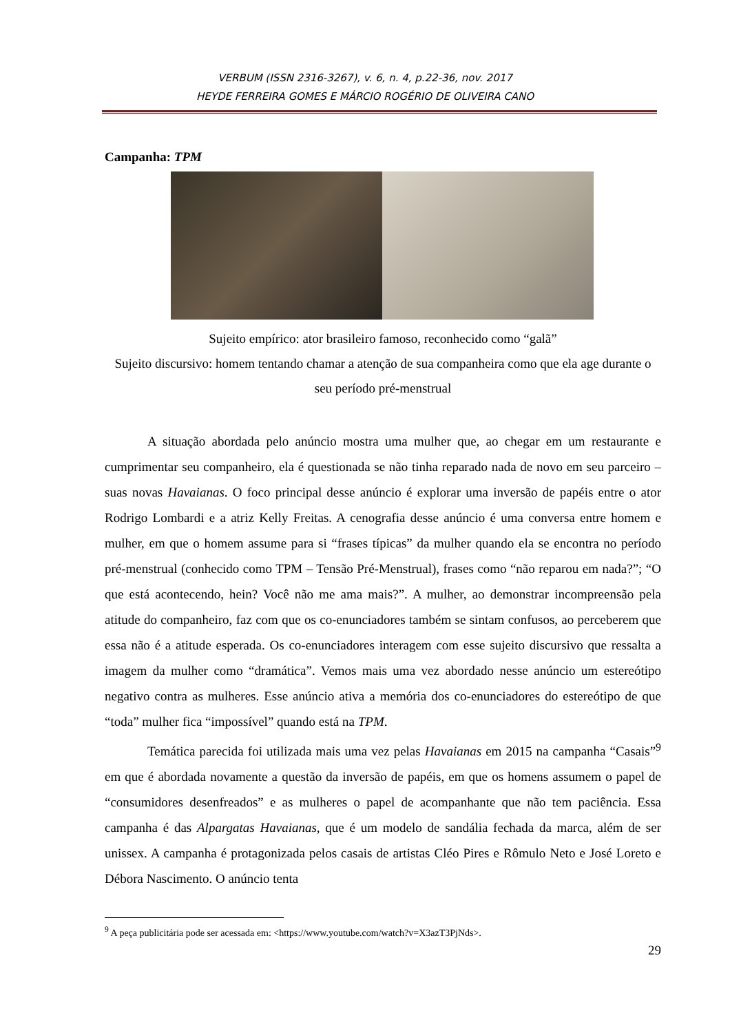VERBUM (ISSN 2316-3267), v. 6, n. 4, p.22-36, nov. 2017
HEYDE FERREIRA GOMES E MÁRCIO ROGÉRIO DE OLIVEIRA CANO
Campanha: TPM
Sujeito empírico: ator brasileiro famoso, reconhecido como “galã”
Sujeito discursivo: homem tentando chamar a atenção de sua companheira como que ela age durante o seu período pré-menstrual
A situação abordada pelo anúncio mostra uma mulher que, ao chegar em um restaurante e cumprimentar seu companheiro, ela é questionada se não tinha reparado nada de novo em seu parceiro – suas novas Havaianas. O foco principal desse anúncio é explorar uma inversão de papéis entre o ator Rodrigo Lombardi e a atriz Kelly Freitas. A cenografia desse anúncio é uma conversa entre homem e mulher, em que o homem assume para si “frases típicas” da mulher quando ela se encontra no período pré-menstrual (conhecido como TPM – Tensão Pré-Menstrual), frases como “não reparou em nada?”; “O que está acontecendo, hein? Você não me ama mais?”. A mulher, ao demonstrar incompreensão pela atitude do companheiro, faz com que os co-enunciadores também se sintam confusos, ao perceberem que essa não é a atitude esperada. Os co-enunciadores interagem com esse sujeito discursivo que ressalta a imagem da mulher como “dramática”. Vemos mais uma vez abordado nesse anúncio um estereótipo negativo contra as mulheres. Esse anúncio ativa a memória dos co-enunciadores do estereótipo de que “toda” mulher fica “impossível” quando está na TPM.
Temática parecida foi utilizada mais uma vez pelas Havaianas em 2015 na campanha “Casais”<sup>9</sup> em que é abordada novamente a questão da inversão de papéis, em que os homens assumem o papel de “consumidores desenfreados” e as mulheres o papel de acompanhante que não tem paciência. Essa campanha é das Alpargatas Havaianas, que é um modelo de sandália fechada da marca, além de ser unissex. A campanha é protagonizada pelos casais de artistas Cléo Pires e Rômulo Neto e José Loreto e Débora Nascimento. O anúncio tenta
<sup>9</sup> A peça publicitária pode ser acessada em: <https://www.youtube.com/watch?v=X3azT3PjNds>.
29